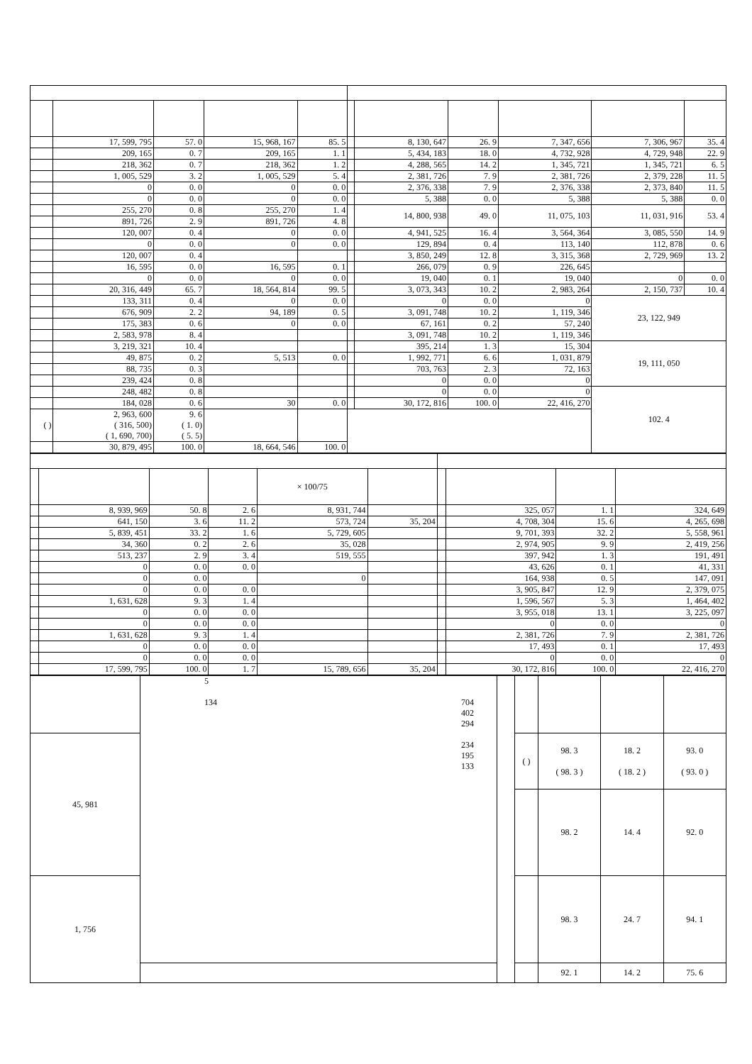| | 17, 599, 795 | 57. 0 | 15, 968, 167 | 85. 5 | | 8, 130, 647 | 26. 9 | 7, 347, 656 | 7, 306, 967 | 35. 4 |
| | 209, 165 | 0. 7 | 209, 165 | 1. 1 | | 5, 434, 183 | 18. 0 | 4, 732, 928 | 4, 729, 948 | 22. 9 |
| | 218, 362 | 0. 7 | 218, 362 | 1. 2 | | 4, 288, 565 | 14. 2 | 1, 345, 721 | 1, 345, 721 | 6. 5 |
| | 1, 005, 529 | 3. 2 | 1, 005, 529 | 5. 4 | | 2, 381, 726 | 7. 9 | 2, 381, 726 | 2, 379, 228 | 11. 5 |
| | 0 | 0. 0 | 0 | 0. 0 | | 2, 376, 338 | 7. 9 | 2, 376, 338 | 2, 373, 840 | 11. 5 |
| | 0 | 0. 0 | 0 | 0. 0 | | 5, 388 | 0. 0 | 5, 388 | 5, 388 | 0. 0 |
| | 255, 270 | 0. 8 | 255, 270 | 1. 4 | | 14, 800, 938 | 49. 0 | 11, 075, 103 | 11, 031, 916 | 53. 4 |
| | 891, 726 | 2. 9 | 891, 726 | 4. 8 | | | | | | |
| | 120, 007 | 0. 4 | 0 | 0. 0 | | 4, 941, 525 | 16. 4 | 3, 564, 364 | 3, 085, 550 | 14. 9 |
| | 0 | 0. 0 | 0 | 0. 0 | | 129, 894 | 0. 4 | 113, 140 | 112, 878 | 0. 6 |
| | 120, 007 | 0. 4 | | | | 3, 850, 249 | 12. 8 | 3, 315, 368 | 2, 729, 969 | 13. 2 |
| | 16, 595 | 0. 0 | 16, 595 | 0. 1 | | 266, 079 | 0. 9 | 226, 645 | | |
| | 0 | 0. 0 | 0 | 0. 0 | | 19, 040 | 0. 1 | 19, 040 | 0 | 0. 0 |
| | 20, 316, 449 | 65. 7 | 18, 564, 814 | 99. 5 | | 3, 073, 343 | 10. 2 | 2, 983, 264 | 2, 150, 737 | 10. 4 |
| | 133, 311 | 0. 4 | 0 | 0. 0 | | 0 | 0. 0 | 0 | 23, 122, 949 | |
| | 676, 909 | 2. 2 | 94, 189 | 0. 5 | | 3, 091, 748 | 10. 2 | 1, 119, 346 | | |
| | 175, 383 | 0. 6 | 0 | 0. 0 | | 67, 161 | 0. 2 | 57, 240 | | |
| | 2, 583, 978 | 8. 4 | | | | 3, 091, 748 | 10. 2 | 1, 119, 346 | | |
| | 3, 219, 321 | 10. 4 | | | | 395, 214 | 1. 3 | 15, 304 | 19, 111, 050 | |
| | 49, 875 | 0. 2 | 5, 513 | 0. 0 | | 1, 992, 771 | 6. 6 | 1, 031, 879 | | |
| | 88, 735 | 0. 3 | | | | 703, 763 | 2. 3 | 72, 163 | | |
| | 239, 424 | 0. 8 | | | | 0 | 0. 0 | 0 | | |
| | 248, 482 | 0. 8 | | | | 0 | 0. 0 | 0 | 102. 4 | |
| | 184, 028 | 0. 6 | 30 | 0. 0 | | 30, 172, 816 | 100. 0 | 22, 416, 270 | | |
| ( ) | 2, 963, 600 ( 316, 500) ( 1, 690, 700) | 9. 6 ( 1. 0) ( 5. 5) | | | | | | | | |
| | 30, 879, 495 | 100. 0 | 18, 664, 546 | 100. 0 | | | | | | |
| | | | | × 100/75 | | | | | |
| --- | --- | --- | --- | --- | --- | --- | --- | --- | --- |
| | 8, 939, 969 | 50. 8 | 2. 6 | 8, 931, 744 | | | 325, 057 | 1. 1 | 324, 649 |
| | 641, 150 | 3. 6 | 11. 2 | 573, 724 | 35, 204 | | 4, 708, 304 | 15. 6 | 4, 265, 698 |
| | 5, 839, 451 | 33. 2 | 1. 6 | 5, 729, 605 | | | 9, 701, 393 | 32. 2 | 5, 558, 961 |
| | 34, 360 | 0. 2 | 2. 6 | 35, 028 | | | 2, 974, 905 | 9. 9 | 2, 419, 256 |
| | 513, 237 | 2. 9 | 3. 4 | 519, 555 | | | 397, 942 | 1. 3 | 191, 491 |
| | 0 | 0. 0 | 0. 0 | | | | 43, 626 | 0. 1 | 41, 331 |
| | 0 | 0. 0 | | 0 | | | 164, 938 | 0. 5 | 147, 091 |
| | 0 | 0. 0 | 0. 0 | | | | 3, 905, 847 | 12. 9 | 2, 379, 075 |
| | 1, 631, 628 | 9. 3 | 1. 4 | | | | 1, 596, 567 | 5. 3 | 1, 464, 402 |
| | 0 | 0. 0 | 0. 0 | | | | 3, 955, 018 | 13. 1 | 3, 225, 097 |
| | 0 | 0. 0 | 0. 0 | | | | 0 | 0. 0 | 0 |
| | 1, 631, 628 | 9. 3 | 1. 4 | | | | 2, 381, 726 | 7. 9 | 2, 381, 726 |
| | 0 | 0. 0 | 0. 0 | | | | 17, 493 | 0. 1 | 17, 493 |
| | 0 | 0. 0 | 0. 0 | | | | 0 | 0. 0 | 0 |
| | 17, 599, 795 | 100. 0 | 1. 7 | 15, 789, 656 | 35, 204 | | 30, 172, 816 | 100. 0 | 22, 416, 270 |
| | 5 134 704 402 294 234 195 133 | | | | | |
| 45, 981 | | | ( ) | 98. 3 ( 98. 3 ) | 18. 2 ( 18. 2 ) | 93. 0 ( 93. 0 ) |
| | | | | 98. 2 | 14. 4 | 92. 0 |
| 1, 756 | | | | 98. 3 | 24. 7 | 94. 1 |
| | | | | 92. 1 | 14. 2 | 75. 6 |